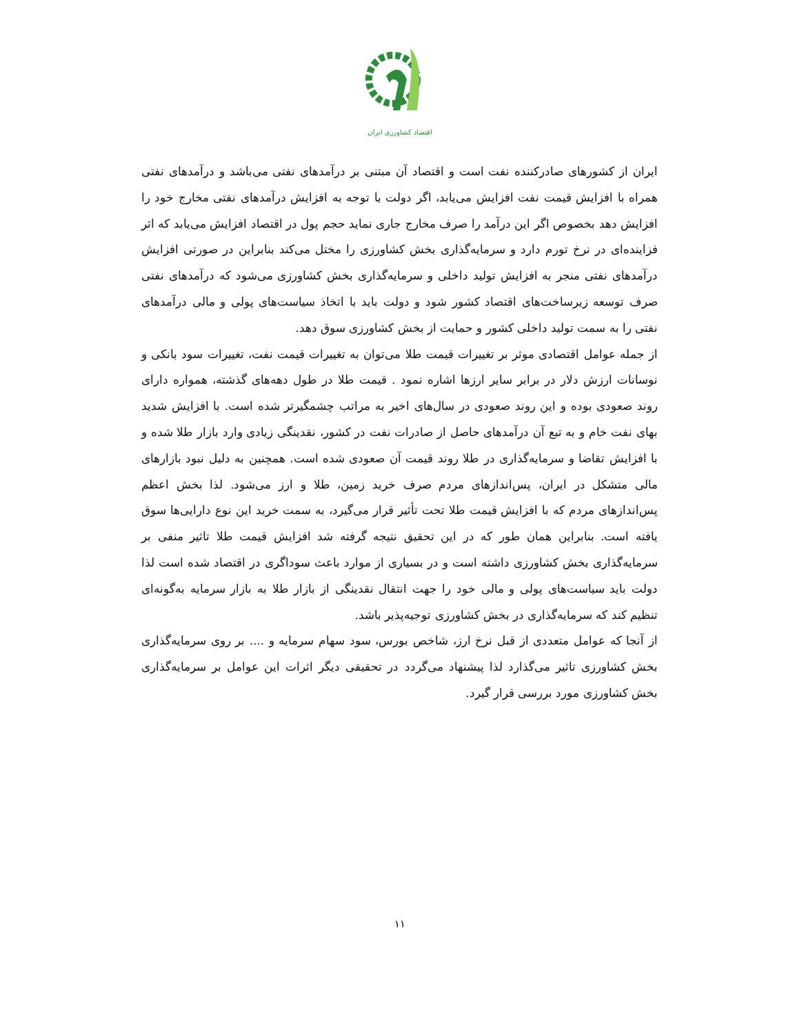اقتصاد کشاورزی ایران
ایران از کشورهای صادرکننده نفت است و اقتصاد آن مبتنی بر درآمدهای نفتی می‌باشد و درآمدهای نفتی همراه با افزایش قیمت نفت افزایش می‌یابد، اگر دولت با توجه به افزایش درآمدهای نفتی مخارج خود را افزایش دهد بخصوص اگر این درآمد را صرف مخارج جاری نماید حجم پول در اقتصاد افزایش می‌یابد که اثر فزاینده‌ای در نرخ تورم دارد و سرمایه‌گذاری بخش کشاورزی را مختل می‌کند بنابراین در صورتی افزایش درآمدهای نفتی منجر به افزایش تولید داخلی و سرمایه‌گذاری بخش کشاورزی می‌شود که درآمدهای نفتی صرف توسعه زیرساخت‌های اقتصاد کشور شود و دولت باید با اتخاذ سیاست‌های پولی و مالی درآمدهای نفتی را به سمت تولید داخلی کشور و حمایت از بخش کشاورزی سوق دهد.
از جمله عوامل اقتصادی موثر بر تغییرات قیمت طلا می‌توان به تغییرات قیمت نفت، تغییرات سود بانکی و نوسانات ارزش دلار در برابر سایر ارزها اشاره نمود . قیمت طلا در طول دهه‌های گذشته، همواره دارای روند صعودی بوده و این روند صعودی در سال‌های اخیر به مراتب چشمگیرتر شده است. با افزایش شدید بهای نفت خام و به تبع آن درآمدهای حاصل از صادرات نفت در کشور، نقدینگی زیادی وارد بازار طلا شده و با افزایش تقاضا و سرمایه‌گذاری در طلا روند قیمت آن صعودی شده است. همچنین به دلیل نبود بازارهای مالی متشکل در ایران، پس‌اندازهای مردم صرف خرید زمین، طلا و ارز می‌شود. لذا بخش اعظم پس‌اندازهای مردم که با افزایش قیمت طلا تحت تأثیر قرار می‌گیرد، به سمت خرید این نوع دارایی‌ها سوق یافته است. بنابراین همان طور که در این تحقیق نتیجه گرفته شد افزایش قیمت طلا تاثیر منفی بر سرمایه‌گذاری بخش کشاورزی داشته است و در بسیاری از موارد باعث سوداگری در اقتصاد شده است لذا دولت باید سیاست‌های پولی و مالی خود را جهت انتقال نقدینگی از بازار طلا به بازار سرمایه به‌گونه‌ای تنظیم کند که سرمایه‌گذاری در بخش کشاورزی توجیه‌پذیر باشد.
از آنجا که عوامل متعددی از قبل نرخ ارز، شاخص بورس، سود سهام سرمایه و .... بر روی سرمایه‌گذاری بخش کشاورزی تاثیر می‌گذارد لذا پیشنهاد می‌گردد در تحقیقی دیگر اثرات این عوامل بر سرمایه‌گذاری بخش کشاورزی مورد بررسی قرار گیرد.
۱۱